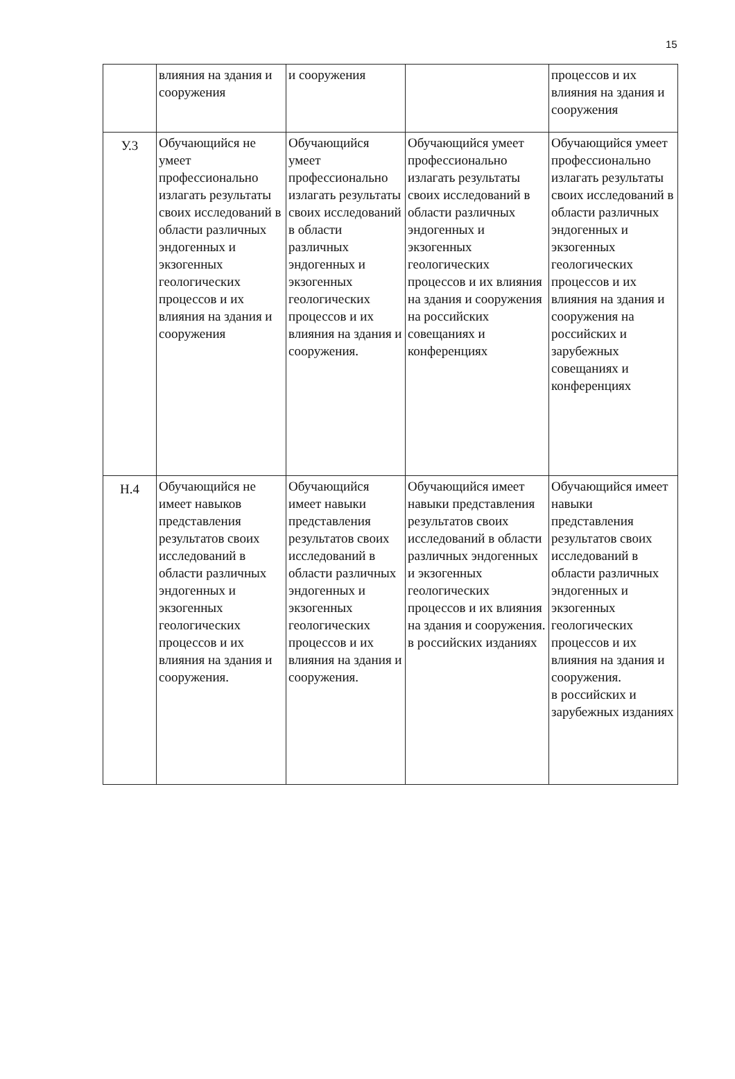15
| | влияния на здания и сооружения | и сооружения | | процессов и их влияния на здания и сооружения |
| У.3 | Обучающийся не умеет профессионально излагать результаты своих исследований в области различных эндогенных и экзогенных геологических процессов и их влияния на здания и сооружения | Обучающийся умеет профессионально излагать результаты своих исследований в области различных эндогенных и экзогенных геологических процессов и их влияния на здания и сооружения. | Обучающийся умеет профессионально излагать результаты своих исследований в области различных эндогенных и экзогенных геологических процессов и их влияния на здания и сооружения на российских совещаниях и конференциях | Обучающийся умеет профессионально излагать результаты своих исследований в области различных эндогенных и экзогенных геологических процессов и их влияния на здания и сооружения на российских и зарубежных совещаниях и конференциях |
| Н.4 | Обучающийся не имеет навыков представления результатов своих исследований в области различных эндогенных и экзогенных геологических процессов и их влияния на здания и сооружения. | Обучающийся имеет навыки представления результатов своих исследований в области различных эндогенных и экзогенных геологических процессов и их влияния на здания и сооружения. | Обучающийся имеет навыки представления результатов своих исследований в области различных эндогенных и экзогенных геологических процессов и их влияния на здания и сооружения. в российских изданиях | Обучающийся имеет навыки представления результатов своих исследований в области различных эндогенных и экзогенных геологических процессов и их влияния на здания и сооружения. в российских и зарубежных изданиях |